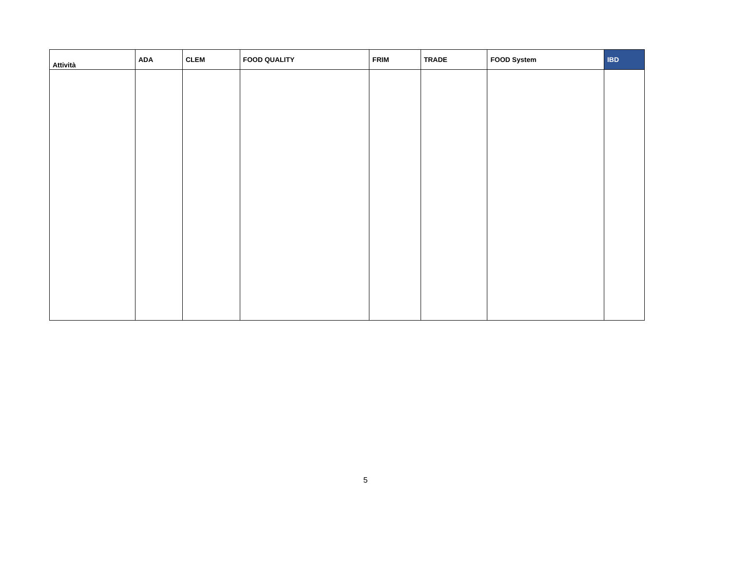| Attività | ADA | CLEM | FOOD QUALITY | FRIM | TRADE | FOOD System | IBD |
| --- | --- | --- | --- | --- | --- | --- | --- |
5